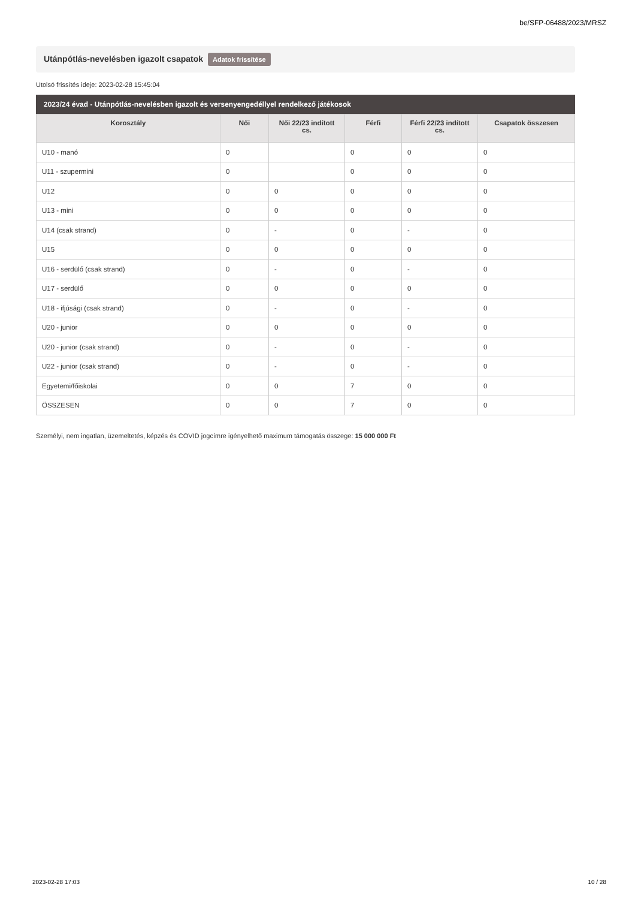be/SFP-06488/2023/MRSZ
Utánpótlás-nevelésben igazolt csapatok Adatok frissítése
Utolsó frissítés ideje: 2023-02-28 15:45:04
2023/24 évad - Utánpótlás-nevelésben igazolt és versenyengedéllyel rendelkező játékosok
| Korosztály | Női | Női 22/23 indított cs. | Férfi | Férfi 22/23 indított cs. | Csapatok összesen |
| --- | --- | --- | --- | --- | --- |
| U10 - manó | 0 | | 0 | 0 | 0 |
| U11 - szupermini | 0 | | 0 | 0 | 0 |
| U12 | 0 | 0 | 0 | 0 | 0 |
| U13 - mini | 0 | 0 | 0 | 0 | 0 |
| U14 (csak strand) | 0 | - | 0 | - | 0 |
| U15 | 0 | 0 | 0 | 0 | 0 |
| U16 - serdülő (csak strand) | 0 | - | 0 | - | 0 |
| U17 - serdülő | 0 | 0 | 0 | 0 | 0 |
| U18 - ifjúsági (csak strand) | 0 | - | 0 | - | 0 |
| U20 - junior | 0 | 0 | 0 | 0 | 0 |
| U20 - junior (csak strand) | 0 | - | 0 | - | 0 |
| U22 - junior (csak strand) | 0 | - | 0 | - | 0 |
| Egyetemi/főiskolai | 0 | 0 | 7 | 0 | 0 |
| ÖSSZESEN | 0 | 0 | 7 | 0 | 0 |
Személyi, nem ingatlan, üzemeltetés, képzés és COVID jogcímre igényelhető maximum támogatás összege: 15 000 000 Ft
2023-02-28 17:03 10 / 28